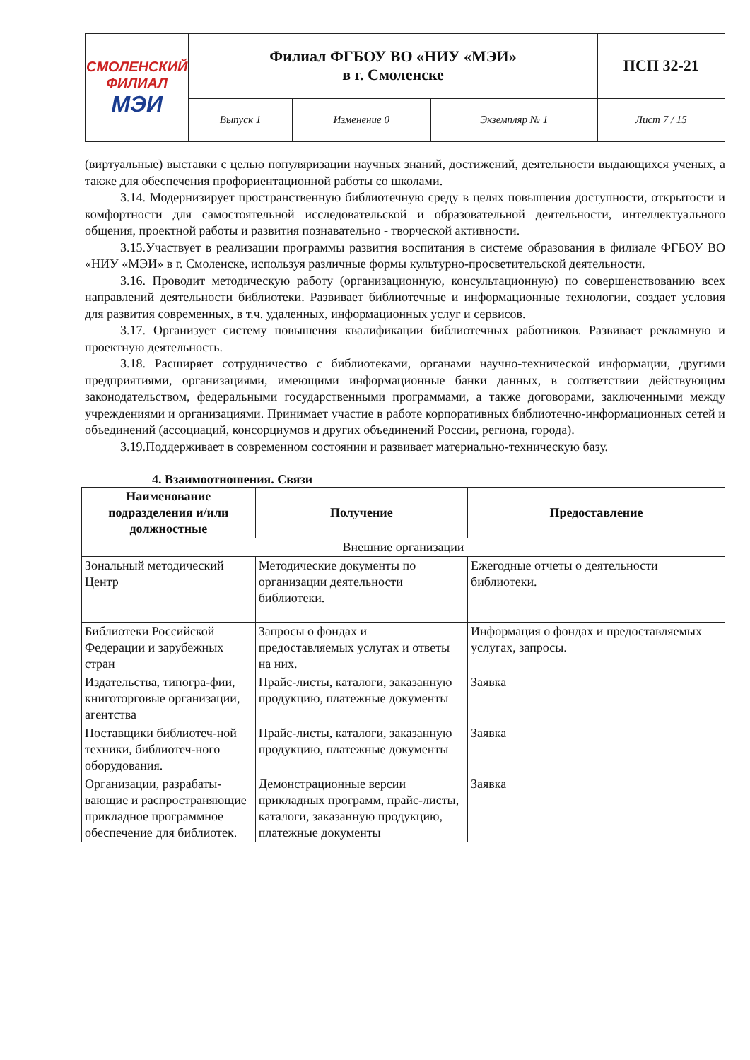| СМОЛЕНСКИЙ ФИЛИАЛ МЭИ | Филиал ФГБОУ ВО «НИУ «МЭИ» в г. Смоленске | | | ПСП 32-21 |
| | Выпуск 1 | Изменение 0 | Экземпляр № 1 | Лист 7 / 15 |
(виртуальные) выставки с целью популяризации научных знаний, достижений, деятельности выдающихся ученых, а также для обеспечения профориентационной работы со школами.
3.14. Модернизирует пространственную библиотечную среду в целях повышения доступности, открытости и комфортности для самостоятельной исследовательской и образовательной деятельности, интеллектуального общения, проектной работы и развития познавательно - творческой активности.
3.15.Участвует в реализации программы развития воспитания в системе образования в филиале ФГБОУ ВО «НИУ «МЭИ» в г. Смоленске, используя различные формы культурно-просветительской деятельности.
3.16. Проводит методическую работу (организационную, консультационную) по совершенствованию всех направлений деятельности библиотеки. Развивает библиотечные и информационные технологии, создает условия для развития современных, в т.ч. удаленных, информационных услуг и сервисов.
3.17. Организует систему повышения квалификации библиотечных работников. Развивает рекламную и проектную деятельность.
3.18. Расширяет сотрудничество с библиотеками, органами научно-технической информации, другими предприятиями, организациями, имеющими информационные банки данных, в соответствии действующим законодательством, федеральными государственными программами, а также договорами, заключенными между учреждениями и организациями. Принимает участие в работе корпоративных библиотечно-информационных сетей и объединений (ассоциаций, консорциумов и других объединений России, региона, города).
3.19.Поддерживает в современном состоянии и развивает материально-техническую базу.
4. Взаимоотношения. Связи
| Наименование подразделения и/или должностные | Получение | Предоставление |
| --- | --- | --- |
| Внешние организации | | |
| Зональный методический Центр | Методические документы по организации деятельности библиотеки. | Ежегодные отчеты о деятельности библиотеки. |
| Библиотеки Российской Федерации и зарубежных стран | Запросы о фондах и предоставляемых услугах и ответы на них. | Информация о фондах и предоставляемых услугах, запросы. |
| Издательства, типогра-фии, книготорговые организации, агентства | Прайс-листы, каталоги, заказанную продукцию, платежные документы | Заявка |
| Поставщики библиотеч-ной техники, библиотеч-ного оборудования. | Прайс-листы, каталоги, заказанную продукцию, платежные документы | Заявка |
| Организации, разрабаты-вающие и распространяющие прикладное программное обеспечение для библиотек. | Демонстрационные версии прикладных программ, прайс-листы, каталоги, заказанную продукцию, платежные документы | Заявка |